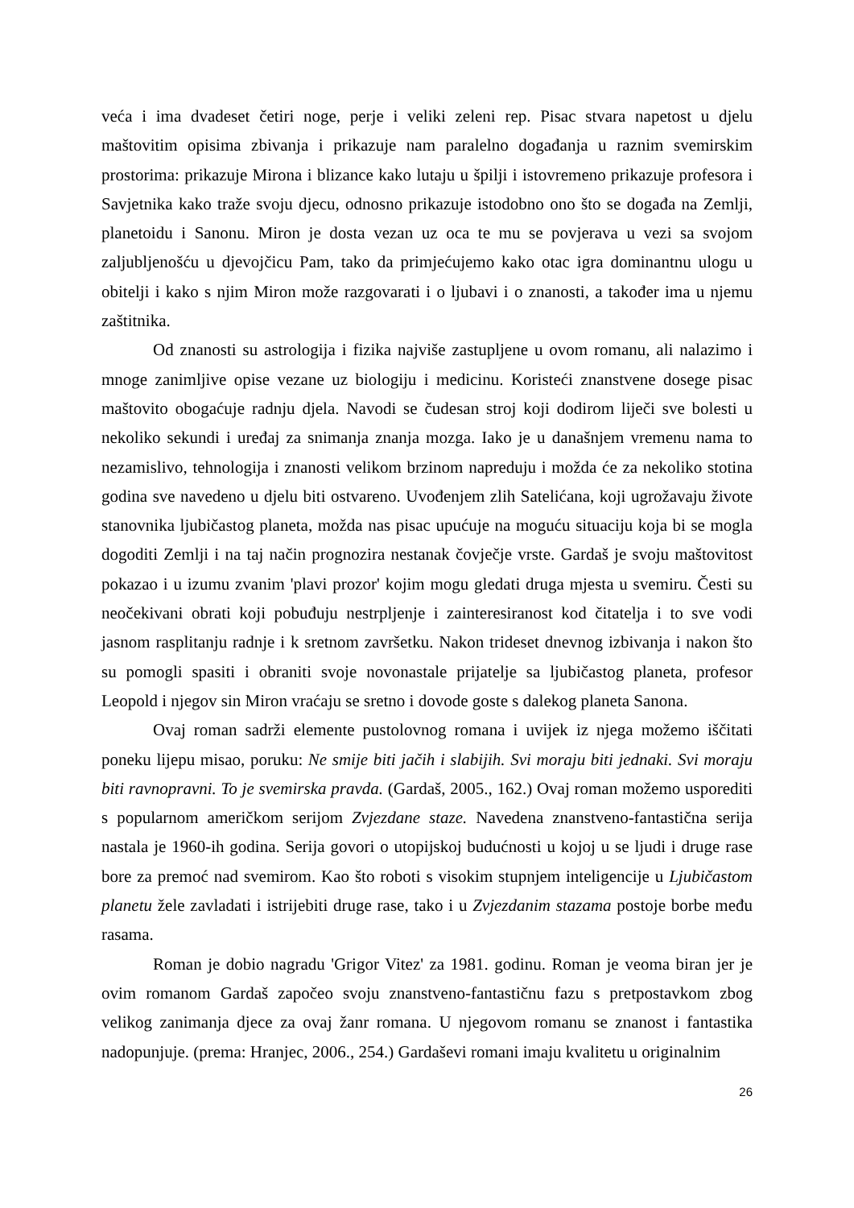veća i ima dvadeset četiri noge, perje i veliki zeleni rep. Pisac stvara napetost u djelu maštovitim opisima zbivanja i prikazuje nam paralelno događanja u raznim svemirskim prostorima: prikazuje Mirona i blizance kako lutaju u špilji i istovremeno prikazuje profesora i Savjetnika kako traže svoju djecu, odnosno prikazuje istodobno ono što se događa na Zemlji, planetoidu i Sanonu. Miron je dosta vezan uz oca te mu se povjerava u vezi sa svojom zaljubljenošću u djevojčicu Pam, tako da primjećujemo kako otac igra dominantnu ulogu u obitelji i kako s njim Miron može razgovarati i o ljubavi i o znanosti, a također ima u njemu zaštitnika.
Od znanosti su astrologija i fizika najviše zastupljene u ovom romanu, ali nalazimo i mnoge zanimljive opise vezane uz biologiju i medicinu. Koristeći znanstvene dosege pisac maštovito obogaćuje radnju djela. Navodi se čudesan stroj koji dodirom liječi sve bolesti u nekoliko sekundi i uređaj za snimanja znanja mozga. Iako je u današnjem vremenu nama to nezamislivo, tehnologija i znanosti velikom brzinom napreduju i možda će za nekoliko stotina godina sve navedeno u djelu biti ostvareno. Uvođenjem zlih Satelićana, koji ugrožavaju živote stanovnika ljubičastog planeta, možda nas pisac upućuje na moguću situaciju koja bi se mogla dogoditi Zemlji i na taj način prognozira nestanak čovječje vrste. Gardaš je svoju maštovitost pokazao i u izumu zvanim 'plavi prozor' kojim mogu gledati druga mjesta u svemiru. Česti su neočekivani obrati koji pobuđuju nestrpljenje i zainteresiranost kod čitatelja i to sve vodi jasnom rasplitanju radnje i k sretnom završetku. Nakon trideset dnevnog izbivanja i nakon što su pomogli spasiti i obraniti svoje novonastale prijatelje sa ljubičastog planeta, profesor Leopold i njegov sin Miron vraćaju se sretno i dovode goste s dalekog planeta Sanona.
Ovaj roman sadrži elemente pustolovnog romana i uvijek iz njega možemo iščitati poneku lijepu misao, poruku: Ne smije biti jačih i slabijih. Svi moraju biti jednaki. Svi moraju biti ravnopravni. To je svemirska pravda. (Gardaš, 2005., 162.) Ovaj roman možemo usporediti s popularnom američkom serijom Zvjezdane staze. Navedena znanstveno-fantastična serija nastala je 1960-ih godina. Serija govori o utopijskoj budućnosti u kojoj u se ljudi i druge rase bore za premoć nad svemirom. Kao što roboti s visokim stupnjem inteligencije u Ljubičastom planetu žele zavladati i istrijebiti druge rase, tako i u Zvjezdanim stazama postoje borbe među rasama.
Roman je dobio nagradu 'Grigor Vitez' za 1981. godinu. Roman je veoma biran jer je ovim romanom Gardaš započeo svoju znanstveno-fantastičnu fazu s pretpostavkom zbog velikog zanimanja djece za ovaj žanr romana. U njegovom romanu se znanost i fantastika nadopunjuje. (prema: Hranjec, 2006., 254.) Gardaševi romani imaju kvalitetu u originalnim
26